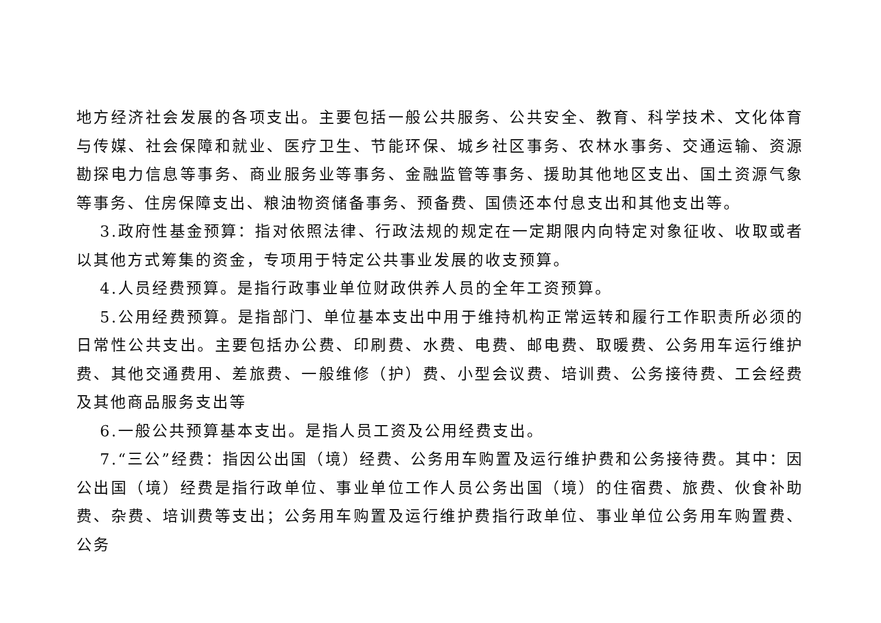地方经济社会发展的各项支出。主要包括一般公共服务、公共安全、教育、科学技术、文化体育与传媒、社会保障和就业、医疗卫生、节能环保、城乡社区事务、农林水事务、交通运输、资源勘探电力信息等事务、商业服务业等事务、金融监管等事务、援助其他地区支出、国土资源气象等事务、住房保障支出、粮油物资储备事务、预备费、国债还本付息支出和其他支出等。
3.政府性基金预算：指对依照法律、行政法规的规定在一定期限内向特定对象征收、收取或者以其他方式筹集的资金，专项用于特定公共事业发展的收支预算。
4.人员经费预算。是指行政事业单位财政供养人员的全年工资预算。
5.公用经费预算。是指部门、单位基本支出中用于维持机构正常运转和履行工作职责所必须的日常性公共支出。主要包括办公费、印刷费、水费、电费、邮电费、取暖费、公务用车运行维护费、其他交通费用、差旅费、一般维修（护）费、小型会议费、培训费、公务接待费、工会经费及其他商品服务支出等
6.一般公共预算基本支出。是指人员工资及公用经费支出。
7.“三公”经费：指因公出国（境）经费、公务用车购置及运行维护费和公务接待费。其中：因公出国（境）经费是指行政单位、事业单位工作人员公务出国（境）的住宿费、旅费、伙食补助费、杂费、培训费等支出；公务用车购置及运行维护费指行政单位、事业单位公务用车购置费、公务